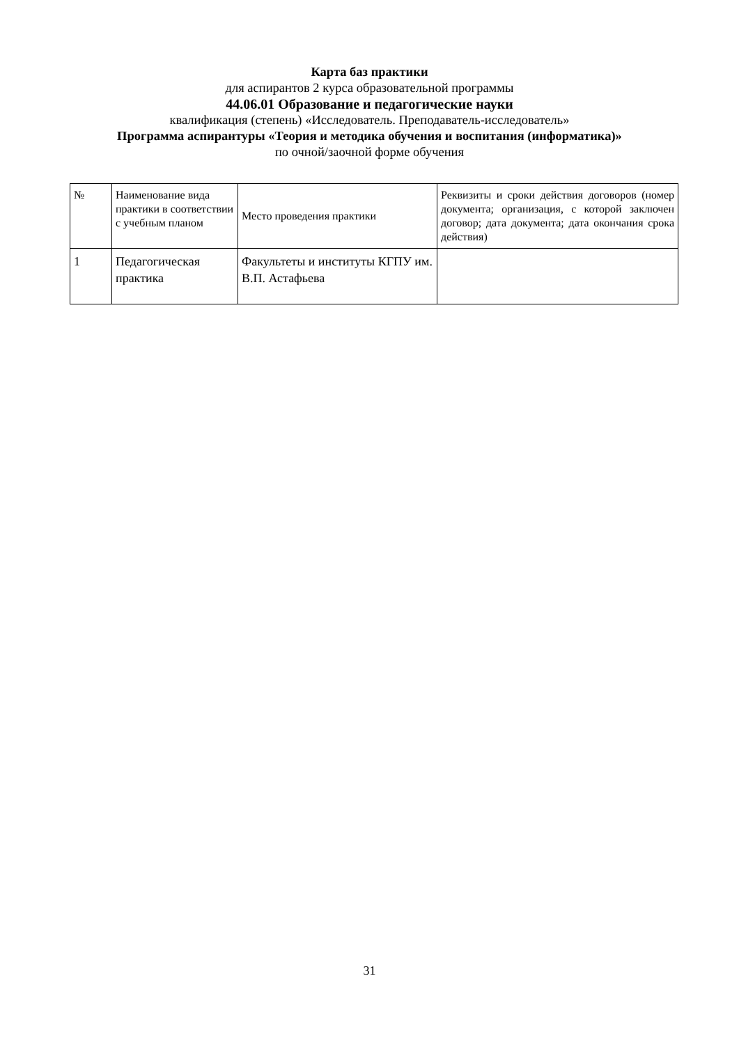Карта баз практики
для аспирантов 2 курса образовательной программы
44.06.01 Образование и педагогические науки
квалификация (степень) «Исследователь. Преподаватель-исследователь»
Программа аспирантуры «Теория и методика обучения и воспитания (информатика)»
по очной/заочной форме обучения
| № | Наименование вида практики в соответствии с учебным планом | Место проведения практики | Реквизиты и сроки действия договоров (номер документа; организация, с которой заключен договор; дата документа; дата окончания срока действия) |
| 1 | Педагогическая практика | Факультеты и институты КГПУ им. В.П. Астафьева | |
31